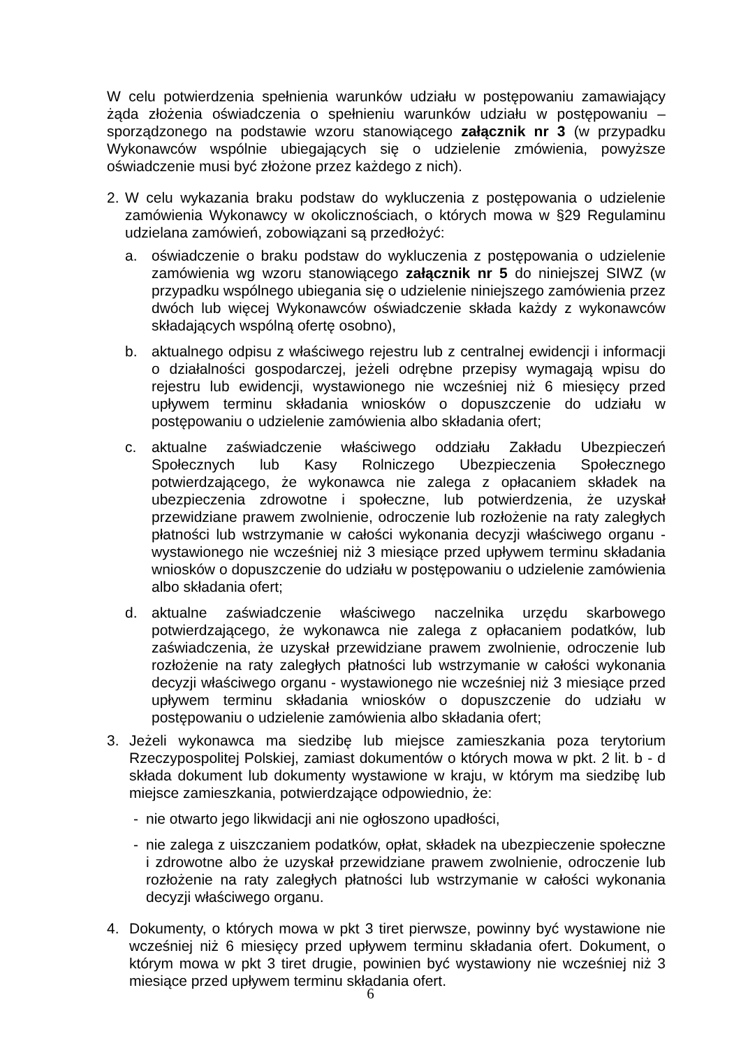W celu potwierdzenia spełnienia warunków udziału w postępowaniu zamawiający żąda złożenia oświadczenia o spełnieniu warunków udziału w postępowaniu – sporządzonego na podstawie wzoru stanowiącego załącznik nr 3 (w przypadku Wykonawców wspólnie ubiegających się o udzielenie zmówienia, powyższe oświadczenie musi być złożone przez każdego z nich).
2. W celu wykazania braku podstaw do wykluczenia z postępowania o udzielenie zamówienia Wykonawcy w okolicznościach, o których mowa w §29 Regulaminu udzielana zamówień, zobowiązani są przedłożyć:
a. oświadczenie o braku podstaw do wykluczenia z postępowania o udzielenie zamówienia wg wzoru stanowiącego załącznik nr 5 do niniejszej SIWZ (w przypadku wspólnego ubiegania się o udzielenie niniejszego zamówienia przez dwóch lub więcej Wykonawców oświadczenie składa każdy z wykonawców składających wspólną ofertę osobno),
b. aktualnego odpisu z właściwego rejestru lub z centralnej ewidencji i informacji o działalności gospodarczej, jeżeli odrębne przepisy wymagają wpisu do rejestru lub ewidencji, wystawionego nie wcześniej niż 6 miesięcy przed upływem terminu składania wniosków o dopuszczenie do udziału w postępowaniu o udzielenie zamówienia albo składania ofert;
c. aktualne zaświadczenie właściwego oddziału Zakładu Ubezpieczeń Społecznych lub Kasy Rolniczego Ubezpieczenia Społecznego potwierdzającego, że wykonawca nie zalega z opłacaniem składek na ubezpieczenia zdrowotne i społeczne, lub potwierdzenia, że uzyskał przewidziane prawem zwolnienie, odroczenie lub rozłożenie na raty zaległych płatności lub wstrzymanie w całości wykonania decyzji właściwego organu - wystawionego nie wcześniej niż 3 miesiące przed upływem terminu składania wniosków o dopuszczenie do udziału w postępowaniu o udzielenie zamówienia albo składania ofert;
d. aktualne zaświadczenie właściwego naczelnika urzędu skarbowego potwierdzającego, że wykonawca nie zalega z opłacaniem podatków, lub zaświadczenia, że uzyskał przewidziane prawem zwolnienie, odroczenie lub rozłożenie na raty zaległych płatności lub wstrzymanie w całości wykonania decyzji właściwego organu - wystawionego nie wcześniej niż 3 miesiące przed upływem terminu składania wniosków o dopuszczenie do udziału w postępowaniu o udzielenie zamówienia albo składania ofert;
3. Jeżeli wykonawca ma siedzibę lub miejsce zamieszkania poza terytorium Rzeczypospolitej Polskiej, zamiast dokumentów o których mowa w pkt. 2 lit. b - d składa dokument lub dokumenty wystawione w kraju, w którym ma siedzibę lub miejsce zamieszkania, potwierdzające odpowiednio, że:
- nie otwarto jego likwidacji ani nie ogłoszono upadłości,
- nie zalega z uiszczaniem podatków, opłat, składek na ubezpieczenie społeczne i zdrowotne albo że uzyskał przewidziane prawem zwolnienie, odroczenie lub rozłożenie na raty zaległych płatności lub wstrzymanie w całości wykonania decyzji właściwego organu.
4. Dokumenty, o których mowa w pkt 3 tiret pierwsze, powinny być wystawione nie wcześniej niż 6 miesięcy przed upływem terminu składania ofert. Dokument, o którym mowa w pkt 3 tiret drugie, powinien być wystawiony nie wcześniej niż 3 miesiące przed upływem terminu składania ofert.
6